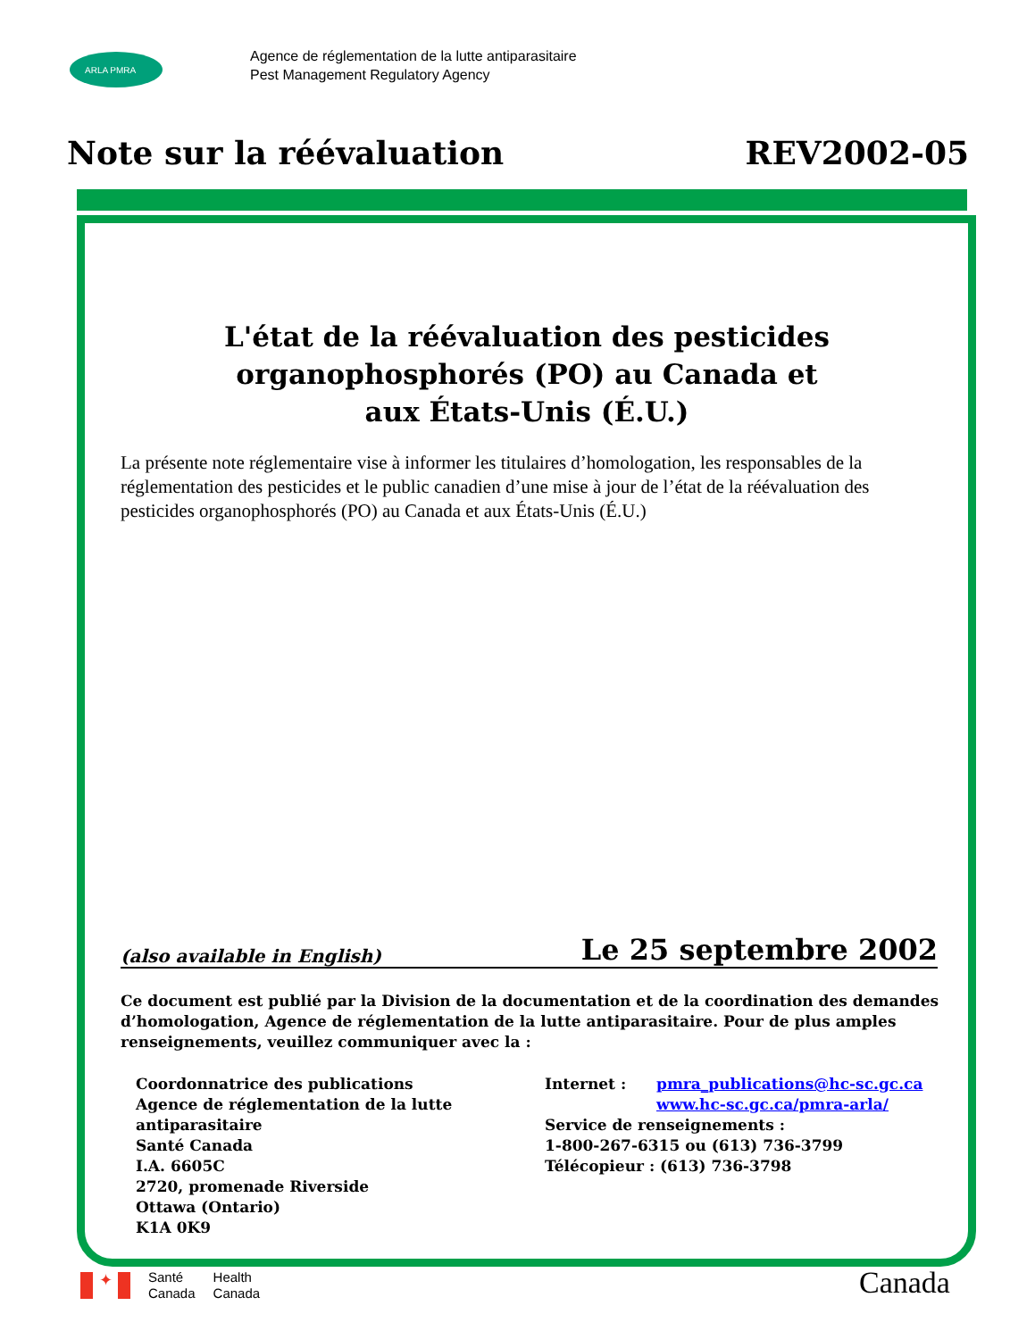ARLA PMRA
Agence de réglementation de la lutte antiparasitaire
Pest Management Regulatory Agency
Note sur la réévaluation REV2002-05
L'état de la réévaluation des pesticides
organophosphorés (PO) au Canada et
aux États-Unis (É.U.)
La présente note réglementaire vise à informer les titulaires d’homologation, les responsables de la réglementation des pesticides et le public canadien d’une mise à jour de l’état de la réévaluation des pesticides organophosphorés (PO) au Canada et aux États-Unis (É.U.)
(also available in English) Le 25 septembre 2002
Ce document est publié par la Division de la documentation et de la coordination des demandes d’homologation, Agence de réglementation de la lutte antiparasitaire. Pour de plus amples renseignements, veuillez communiquer avec la :
Coordonnatrice des publications
Agence de réglementation de la lutte antiparasitaire
Santé Canada
I.A. 6605C
2720, promenade Riverside
Ottawa (Ontario)
K1A 0K9
Internet : pmra_publications@hc-sc.gc.ca
www.hc-sc.gc.ca/pmra-arla/
Service de renseignements :
1-800-267-6315 ou (613) 736-3799
Télécopieur : (613) 736-3798
✦
Santé
Canada
Health
Canada
Canada